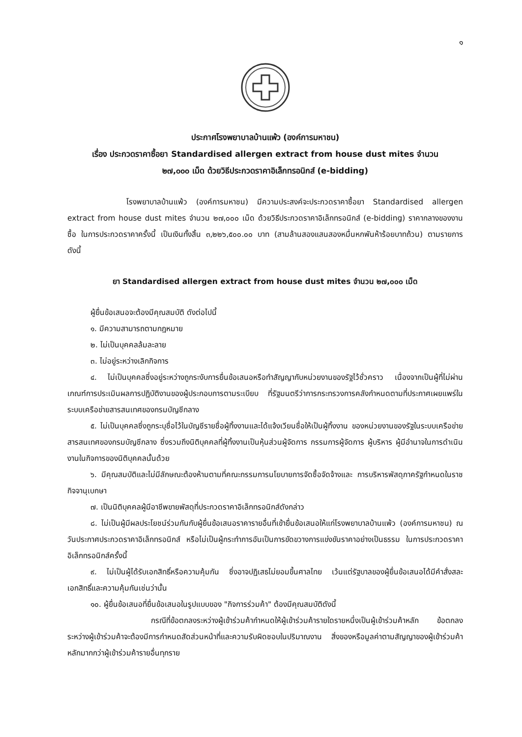๑
ประกาศโรงพยาบาลบ้านแพ้ว (องค์การมหาชน)
เรื่อง ประกวดราคาซื้อยา Standardised allergen extract from house dust mites จำนวน
๒๗,๐๐๐ เม็ด ด้วยวิธีประกวดราคาอิเล็กทรอนิกส์ (e-bidding)
โรงพยาบาลบ้านแพ้ว (องค์การมหาชน) มีความประสงค์จะประกวดราคาซื้อยา Standardised allergen extract from house dust mites จำนวน ๒๗,๐๐๐ เม็ด ด้วยวิธีประกวดราคาอิเล็กทรอนิกส์ (e-bidding) ราคากลางของงานซื้อ ในการประกวดราคาครั้งนี้ เป็นเงินทั้งสิ้น ๓,๒๒๖,๕๐๐.๐๐ บาท (สามล้านสองแสนสองหมื่นหกพันห้าร้อยบาทถ้วน) ตามรายการ ดังนี้
ยา Standardised allergen extract from house dust mites จำนวน ๒๗,๐๐๐ เม็ด
ผู้ยื่นข้อเสนอจะต้องมีคุณสมบัติ ดังต่อไปนี้
๑. มีความสามารถตามกฎหมาย
๒. ไม่เป็นบุคคลล้มละลาย
๓. ไม่อยู่ระหว่างเลิกกิจการ
๔. ไม่เป็นบุคคลซึ่งอยู่ระหว่างถูกระงับการยื่นข้อเสนอหรือทำสัญญากับหน่วยงานของรัฐไว้ชั่วคราว เนื่องจากเป็นผู้ที่ไม่ผ่านเกณฑ์การประเมินผลการปฏิบัติงานของผู้ประกอบการตามระเบียบ ที่รัฐมนตรีว่าการกระทรวงการคลังกำหนดตามที่ประกาศเผยแพร่ในระบบเครือข่ายสารสนเทศของกรมบัญชีกลาง
๕. ไม่เป็นบุคคลซึ่งถูกระบุชื่อไว้ในบัญชีรายชื่อผู้ทิ้งงานและได้แจ้งเวียนชื่อให้เป็นผู้ทิ้งงาน ของหน่วยงานของรัฐในระบบเครือข่ายสารสนเทศของกรมบัญชีกลาง ซึ่งรวมถึงนิติบุคคลที่ผู้ทิ้งงานเป็นหุ้นส่วนผู้จัดการ กรรมการผู้จัดการ ผู้บริหาร ผู้มีอำนาจในการดำเนินงานในกิจการของนิติบุคคลนั้นด้วย
๖. มีคุณสมบัติและไม่มีลักษณะต้องห้ามตามที่คณะกรรมการนโยบายการจัดซื้อจัดจ้างและ การบริหารพัสดุภาครัฐกำหนดในราชกิจจานุเบกษา
๗. เป็นนิติบุคคลผู้มีอาชีพขายพัสดุที่ประกวดราคาอิเล็กทรอนิกส์ดังกล่าว
๘. ไม่เป็นผู้มีผลประโยชน์ร่วมกันกับผู้ยื่นข้อเสนอราคารายอื่นที่เข้ายื่นข้อเสนอให้แก่โรงพยาบาลบ้านแพ้ว (องค์การมหาชน) ณ วันประกาศประกวดราคาอิเล็กทรอนิกส์ หรือไม่เป็นผู้กระทำการอันเป็นการขัดขวางการแข่งขันราคาอย่างเป็นธรรม ในการประกวดราคาอิเล็กทรอนิกส์ครั้งนี้
๙. ไม่เป็นผู้ได้รับเอกสิทธิ์หรือความคุ้มกัน ซึ่งอาจปฏิเสธไม่ยอมขึ้นศาลไทย เว้นแต่รัฐบาลของผู้ยื่นข้อเสนอได้มีคำสั่งสละเอกสิทธิ์และความคุ้มกันเช่นว่านั้น
๑๐. ผู้ยื่นข้อเสนอที่ยื่นข้อเสนอในรูปแบบของ "กิจการร่วมค้า" ต้องมีคุณสมบัติดังนี้
กรณีที่ข้อตกลงระหว่างผู้เข้าร่วมค้ากำหนดให้ผู้เข้าร่วมค้ารายใดรายหนึ่งเป็นผู้เข้าร่วมค้าหลัก ข้อตกลงระหว่างผู้เข้าร่วมค้าจะต้องมีการกำหนดสัดส่วนหน้าที่และความรับผิดชอบในปริมาณงาน สิ่งของหรือมูลค่าตามสัญญาของผู้เข้าร่วมค้าหลักมากกว่าผู้เข้าร่วมค้ารายอื่นทุกราย